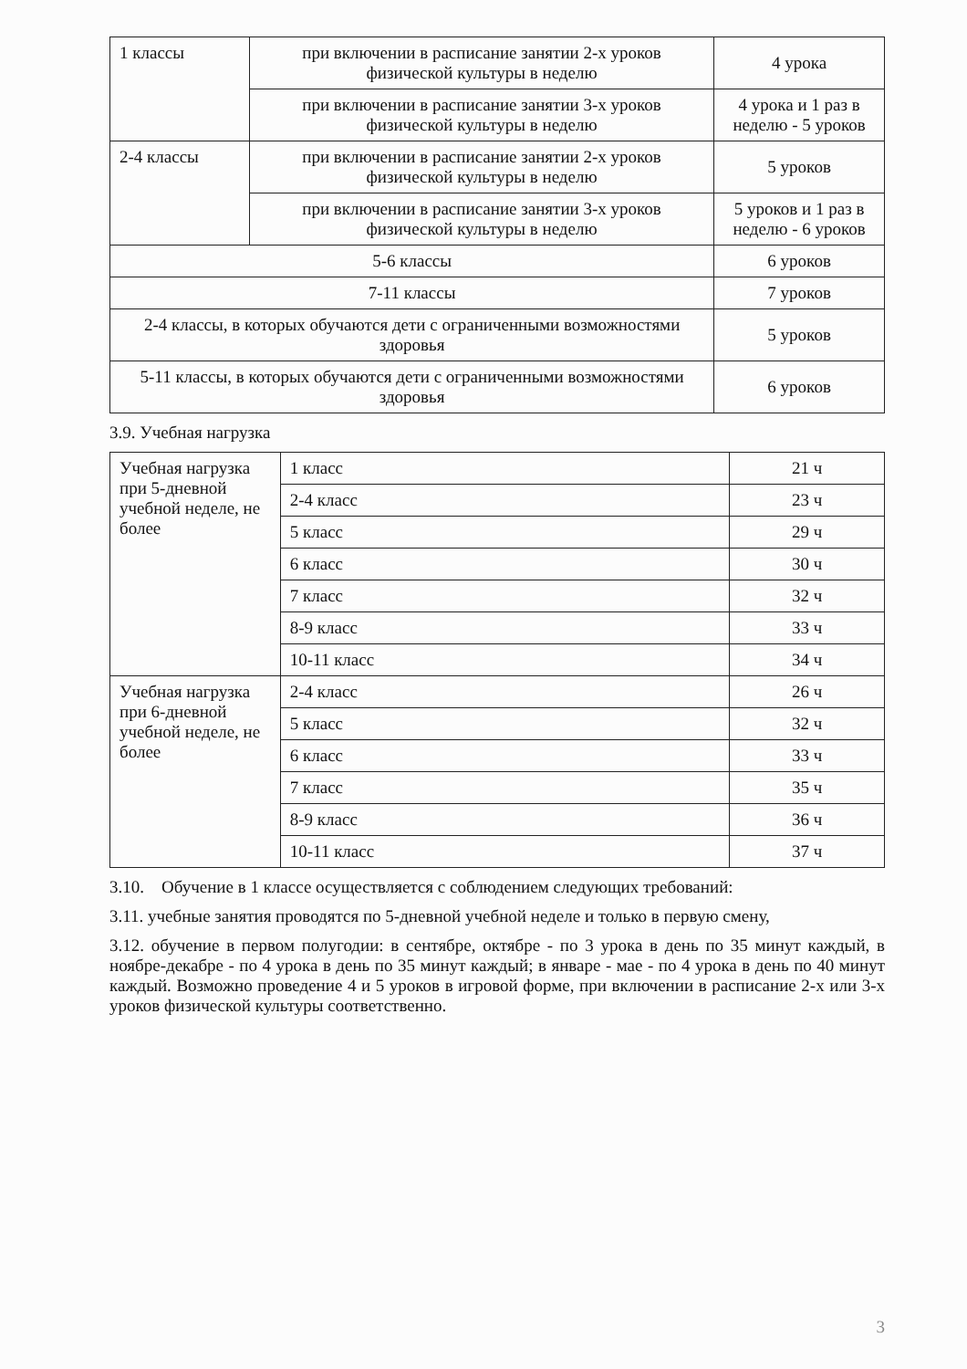| 1 классы | при включении в расписание занятии 2-х уроков физической культуры в неделю | 4 урока |
| | при включении в расписание занятии 3-х уроков физической культуры в неделю | 4 урока и 1 раз в неделю - 5 уроков |
| 2-4 классы | при включении в расписание занятии 2-х уроков физической культуры в неделю | 5 уроков |
| | при включении в расписание занятии 3-х уроков физической культуры в неделю | 5 уроков и 1 раз в неделю - 6 уроков |
| 5-6 классы | | 6 уроков |
| 7-11 классы | | 7 уроков |
| 2-4 классы, в которых обучаются дети с ограниченными возможностями здоровья | | 5 уроков |
| 5-11 классы, в которых обучаются дети с ограниченными возможностями здоровья | | 6 уроков |
3.9. Учебная нагрузка
| Учебная нагрузка при 5-дневной учебной неделе, не более | 1 класс | 21 ч |
| | 2-4 класс | 23 ч |
| | 5 класс | 29 ч |
| | 6 класс | 30 ч |
| | 7 класс | 32 ч |
| | 8-9 класс | 33 ч |
| | 10-11 класс | 34 ч |
| Учебная нагрузка при 6-дневной учебной неделе, не более | 2-4 класс | 26 ч |
| | 5 класс | 32 ч |
| | 6 класс | 33 ч |
| | 7 класс | 35 ч |
| | 8-9 класс | 36 ч |
| | 10-11 класс | 37 ч |
3.10. Обучение в 1 классе осуществляется с соблюдением следующих требований:
3.11. учебные занятия проводятся по 5-дневной учебной неделе и только в первую смену,
3.12. обучение в первом полугодии: в сентябре, октябре - по 3 урока в день по 35 минут каждый, в ноябре-декабре - по 4 урока в день по 35 минут каждый; в январе - мае - по 4 урока в день по 40 минут каждый. Возможно проведение 4 и 5 уроков в игровой форме, при включении в расписание 2-х или 3-х уроков физической культуры соответственно.
3